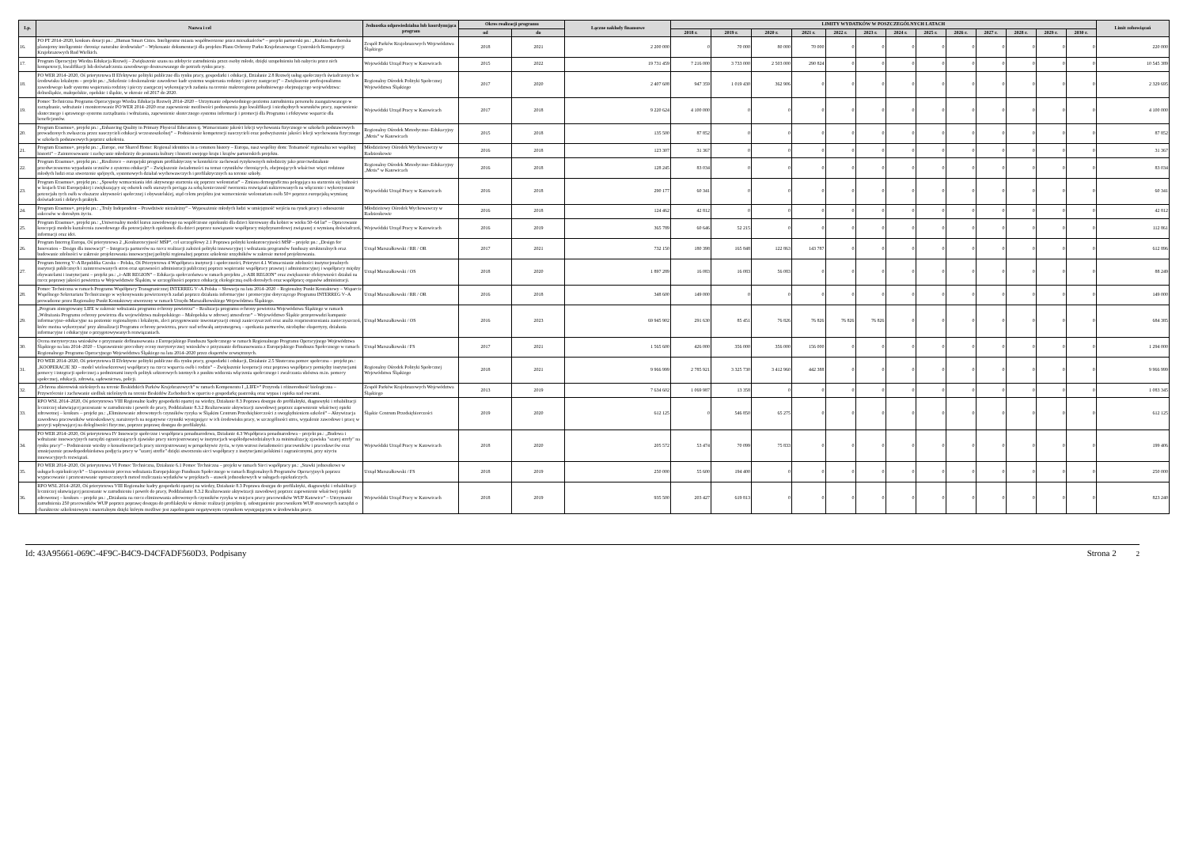| Lp. | Nazwa i cel | Jednostka odpowiedzialna lub koordynująca program | Okres realizacji programu | | Łączne nakłady finansowe | LIMITY WYDATKÓW W POSZCZEGÓLNYCH LATACH | | | | | | | | | | | | | Limit zobowiązań |
| --- | --- | --- | --- | --- | --- | --- | --- | --- | --- | --- | --- | --- | --- | --- | --- | --- | --- | --- | --- |
| | | | od | do | | 2018 r. | 2019 r. | 2020 r. | 2021 r. | 2022 r. | 2023 r. | 2024 r. | 2025 r. | 2026 r. | 2027 r. | 2028 r. | 2029 r. | 2030 r. | |
| 16. | PO PT 2014–2020, konkurs dotacji pn.: „Human Smart Cities. Inteligentne miasta współtworzone przez mieszkańców” – projekt partnerski pn.: „Kuźnia Raciborska planujemy inteligentnie chroniąc naturalne środowisko” – Wykonanie dokumentacji dla projektu Planu Ochrony Parku Krajobrazowego Cysterskich Kompozycji Krajobrazowych Rud Wielkich. | Zespół Parków Krajobrazowych Województwa Śląskiego | 2018 | 2021 | 2 200 000 | 0 | 70 000 | 80 000 | 70 000 | 0 | 0 | 0 | 0 | 0 | 0 | 0 | 0 | 0 | 220 000 |
| 17. | Program Operacyjny Wiedza Edukacja Rozwój – Zwiększenie szans na zdobycie zatrudnienia przez osoby młode, dzięki uzupełnieniu lub nabyciu przez nich kompetencji, kwalifikacji lub doświadczenia zawodowego dostosowanego do potrzeb rynku pracy. | Wojewódzki Urząd Pracy w Katowicach | 2015 | 2022 | 19 731 459 | 7 216 000 | 3 733 000 | 2 503 000 | 290 824 | 0 | 0 | 0 | 0 | 0 | 0 | 0 | 0 | 0 | 10 545 389 |
| 18. | PO WER 2014–2020, Oś priorytetowa II Efektywne polityki publiczne dla rynku pracy, gospodarki i edukacji, Działanie 2.8 Rozwój usług społecznych świadczonych w środowisku lokalnym – projekt pn.: „Szkolenie i doskonalenie zawodowe kadr systemu wspierania rodziny i pieczy zastępczej” – Zwiększenie profesjonalizmu zawodowego kadr systemu wspierania rodziny i pieczy zastępczej wykonujących zadania na terenie makroregionu południowego obejmującego województwa: dolnośląskie, małopolskie, opolskie i śląskie, w okresie od 2017 do 2020. | Regionalny Ośrodek Polityki Społecznej Województwa Śląskiego | 2017 | 2020 | 2 407 608 | 947 359 | 1 019 430 | 362 906 | 0 | 0 | 0 | 0 | 0 | 0 | 0 | 0 | 0 | 0 | 2 329 695 |
| 19. | Pomoc Techniczna Programu Operacyjnego Wiedza Edukacja Rozwój 2014–2020 – Utrzymanie odpowiedniego poziomu zatrudnienia personelu zaangażowanego w zarządzanie, wdrażanie i monitorowanie PO WER 2014–2020 oraz zapewnienie możliwości podnoszenia jego kwalifikacji i niezbędnych warunków pracy, zapewnienie skutecznego i sprawnego systemu zarządzania i wdrażania, zapewnienie skutecznego systemu informacji i promocji dla Programu i efektywne wsparcie dla beneficjentów. | Wojewódzki Urząd Pracy w Katowicach | 2017 | 2018 | 9 220 624 | 4 100 000 | 0 | 0 | 0 | 0 | 0 | 0 | 0 | 0 | 0 | 0 | 0 | 0 | 4 100 000 |
| 20. | Program Erasmus+, projekt pn.: „Enhancing Quality in Primary Physical Education tj. Wzmacnianie jakości lekcji wychowania fizycznego w szkołach podstawowych prowadzonych zwłaszcza przez nauczycieli edukacji wczesnoszkolnej” – Podniesienie kompetencji nauczycieli oraz podwyższenie jakości lekcji wychowania fizycznego w szkołach podstawowych poprzez szkolenia. | Regionalny Ośrodek Metodyczno–Edukacyjny „Metis” w Katowicach | 2015 | 2018 | 135 500 | 87 852 | 0 | 0 | 0 | 0 | 0 | 0 | 0 | 0 | 0 | 0 | 0 | 0 | 87 852 |
| 21. | Program Erasmus+, projekt pn.: „Europe, our Shared Home: Regional identities in a common history – Europa, nasz wspólny dom: Tożsamość regionalna we wspólnej historii” – Zainteresowanie i zachęcanie młodzieży do poznania kultury i historii swojego kraju i krajów partnerskich projektu. | Młodzieżowy Ośrodek Wychowawczy w Radzionkowie | 2016 | 2018 | 123 307 | 31 367 | 0 | 0 | 0 | 0 | 0 | 0 | 0 | 0 | 0 | 0 | 0 | 0 | 31 367 |
| 22. | Program Erasmus+, projekt pn.: „Resilience – europejski program profilaktyczny w kontekście zachowań ryzykownych młodzieży jako przeciwdziałanie przedwczesnemu wypadaniu uczniów z systemu edukacji” – Zwiększenie świadomości na temat czynników chroniących, obejmujących właściwe więzi rodzinne młodych ludzi oraz stworzenie spójnych, systemowych działań wychowawczych i profilaktycznych na terenie szkoły. | Regionalny Ośrodek Metodyczno–Edukacyjny „Metis” w Katowicach | 2016 | 2018 | 128 245 | 83 034 | 0 | 0 | 0 | 0 | 0 | 0 | 0 | 0 | 0 | 0 | 0 | 0 | 83 034 |
| 23. | Program Erasmus+, projekt pn.: „Sposoby wzmacniania idei aktywnego starzenia się poprzez wolontariat” – Zmiana demograficzna polegająca na starzeniu się ludności w krajach Unii Europejskiej i zwiększający się odsetek osób starszych pociąga za sobą konieczność tworzenia rozwiązań nakierowanych na włączenie i wykorzystanie potencjału tych osób w obszarze aktywności społecznej i obywatelskiej, stąd celem projektu jest wzmocnienie wolontariatu osób 50+ poprzez europejską wymianę doświadczeń i dobrych praktyk. | Wojewódzki Urząd Pracy w Katowicach | 2016 | 2018 | 290 177 | 60 341 | 0 | 0 | 0 | 0 | 0 | 0 | 0 | 0 | 0 | 0 | 0 | 0 | 60 341 |
| 24. | Program Erasmus+, projekt pn.: „Truly Independent – Prawdziwie niezależny” – Wyposażenie młodych ludzi w umiejętność wejścia na rynek pracy i odnoszenie sukcesów w dorosłym życiu. | Młodzieżowy Ośrodek Wychowawczy w Radzionkowie | 2016 | 2018 | 124 462 | 42 812 | 0 | 0 | 0 | 0 | 0 | 0 | 0 | 0 | 0 | 0 | 0 | 0 | 42 812 |
| 25. | Program Erasmus+, projekt pn.: „Uniwersalny model kursu zawodowego na współczesne opiekunki dla dzieci kierowany dla kobiet w wieku 50–64 lat” – Opracowanie koncepcji modelu kształcenia zawodowego dla potencjalnych opiekunek dla dzieci poprzez nawiązanie współpracy międzynarodowej związanej z wymianą doświadczeń, informacji oraz idei. | Wojewódzki Urząd Pracy w Katowicach | 2016 | 2019 | 365 789 | 60 646 | 52 215 | 0 | 0 | 0 | 0 | 0 | 0 | 0 | 0 | 0 | 0 | 0 | 112 861 |
| 26. | Program Interreg Europa, Oś priorytetowa 2 „Konkurencyjność MŚP”, cel szczegółowy 2.1 Poprawa polityki konkurencyjności MŚP – projekt pn.: „Design for Innovation – Design dla innowacji” – Integracja partnerów na rzecz realizacji założeń polityki innowacyjnej i wdrażania programów funduszy strukturalnych oraz budowanie zdolności w zakresie projektowania innowacyjnej polityki regionalnej poprzez szkolenie urzędników w zakresie metod projektowania. | Urząd Marszałkowski / RR / OR | 2017 | 2021 | 732 150 | 180 398 | 165 848 | 122 863 | 143 787 | 0 | 0 | 0 | 0 | 0 | 0 | 0 | 0 | 0 | 612 896 |
| 27. | Program Interreg V–A Republika Czeska – Polska, Oś Priorytetowa 4 Współpraca instytucji i społeczności, Priorytet 4.1 Wzmacnianie zdolności instytucjonalnych instytucji publicznych i zainteresowanych stron oraz sprawności administracji publicznej poprzez wspieranie współpracy prawnej i administracyjnej i współpracy między obywatelami i instytucjami – projekt pn.: „i–AIR REGION” – Edukacja społeczeństwa w ramach projektu „i–AIR REGION” oraz zwiększenie efektywności działań na rzecz poprawy jakości powietrza w Województwie Śląskim, w szczególności poprzez edukację ekologiczną osób dorosłych oraz współpracę organów administracji. | Urząd Marszałkowski / OS | 2018 | 2020 | 1 897 289 | 16 083 | 16 083 | 56 083 | 0 | 0 | 0 | 0 | 0 | 0 | 0 | 0 | 0 | 0 | 88 249 |
| 28. | Pomoc Techniczna w ramach Programu Współpracy Transgranicznej INTERREG V–A Polska – Słowacja na lata 2014–2020 – Regionalny Punkt Kontaktowy – Wsparcie Wspólnego Sekretariatu Technicznego w wykonywaniu powierzonych zadań poprzez działania informacyjne i promocyjne dotyczącego Programu INTERREG V–A prowadzone przez Regionalny Punkt Kontaktowy stworzony w ramach Urzędu Marszałkowskiego Województwa Śląskiego. | Urząd Marszałkowski / RR / OR | 2016 | 2018 | 348 600 | 149 000 | 0 | 0 | 0 | 0 | 0 | 0 | 0 | 0 | 0 | 0 | 0 | 0 | 149 000 |
| 29. | „Program zintegrowany LIFE w zakresie wdrażania programu ochrony powietrza” – Realizacja programu ochrony powietrza Województwa Śląskiego w ramach „Wdrażania Programu ochrony powietrza dla województwa małopolskiego – Małopolska w zdrowej atmosferze” – Województwo Śląskie przeprowadzi kampanie informacyjno–edukacyjne na poziomie regionalnym i lokalnym, zleci przygotowanie inwentaryzacji emisji zanieczyszczeń oraz analiz rozprzestrzeniania zanieczyszczeń, które można wykorzystać przy aktualizacji Programu ochrony powietrza, prace nad uchwałą antysmogową – spotkania partnerów, niezbędne ekspertyzy, działania informacyjne i edukacyjne o przygotowywanych rozwiązaniach. | Urząd Marszałkowski / OS | 2016 | 2023 | 69 945 902 | 291 630 | 85 451 | 76 826 | 76 826 | 76 826 | 76 826 | 0 | 0 | 0 | 0 | 0 | 0 | 0 | 684 385 |
| 30. | Ocena merytoryczna wniosków o przyznanie dofinansowania z Europejskiego Funduszu Społecznego w ramach Regionalnego Programu Operacyjnego Województwa Śląskiego na lata 2014–2020 – Usprawnienie procedury oceny merytorycznej wniosków o przyznanie dofinansowania z Europejskiego Funduszu Społecznego w ramach Regionalnego Programu Operacyjnego Województwa Śląskiego na lata 2014–2020 przez ekspertów zewnętrznych. | Urząd Marszałkowski / FS | 2017 | 2021 | 1 565 600 | 426 000 | 356 000 | 356 000 | 156 000 | 0 | 0 | 0 | 0 | 0 | 0 | 0 | 0 | 0 | 1 294 000 |
| 31. | PO WER 2014–2020, Oś priorytetowa II Efektywne polityki publiczne dla rynku pracy, gospodarki i edukacji, Działanie 2.5 Skuteczna pomoc społeczna – projekt pn.: „KOOPERACJE 3D – model wielosektorowej współpracy na rzecz wsparcia osób i rodzin” – Zwiększenie kooperacji oraz poprawa współpracy pomiędzy instytucjami pomocy i integracji społecznej a podmiotami innych polityk sektorowych istotnych z punktu widzenia włączenia społecznego i zwalczania ubóstwa m.in. pomocy społecznej, edukacji, zdrowia, sądownictwa, policji. | Regionalny Ośrodek Polityki Społecznej Województwa Śląskiego | 2018 | 2021 | 9 966 999 | 2 785 921 | 3 325 730 | 3 412 960 | 442 388 | 0 | 0 | 0 | 0 | 0 | 0 | 0 | 0 | 0 | 9 966 999 |
| 32. | „Ochrona zbiorowisk nieleśnych na terenie Beskidzkich Parków Krajobrazowych” w ramach Komponentu I „LIFE+” Przyroda i różnorodność biologiczna – Przywrócenie i zachowanie siedlisk nieleśnych na terenie Beskidów Zachodnich w oparciu o gospodarkę pasterską oraz wypas i opieka nad owcami. | Zespół Parków Krajobrazowych Województwa Śląskiego | 2013 | 2019 | 7 634 602 | 1 069 987 | 13 358 | 0 | 0 | 0 | 0 | 0 | 0 | 0 | 0 | 0 | 0 | 0 | 1 083 345 |
| 33. | RPO WSL 2014–2020, Oś priorytetowa VIII Regionalne kadry gospodarki opartej na wiedzy, Działanie 8.3 Poprawa dostępu do profilaktyki, diagnostyki i rehabilitacji leczniczej ułatwiającej pozostanie w zatrudnieniu i powrót do pracy, Poddziałanie 8.3.2 Realizowanie aktywizacji zawodowej poprzez zapewnienie właściwej opieki zdrowotnej – konkurs – projekt pn.: „Eliminowanie zdrowotnych czynników ryzyka w Śląskim Centrum Przedsiębiorczości z uwzględnieniem szkoleń” – Aktywizacja zawodowa pracowników wnioskodawcy, narażonych na negatywne czynniki występujące w ich środowisku pracy, w szczególności stres, wypalenie zawodowe i pracę w pozycji wpływającej na dolegliwości fizyczne, poprzez poprawę dostępu do profilaktyki. | Śląskie Centrum Przedsiębiorczości | 2019 | 2020 | 612 125 | 0 | 546 850 | 65 275 | 0 | 0 | 0 | 0 | 0 | 0 | 0 | 0 | 0 | 0 | 612 125 |
| 34. | PO WER 2014–2020, Oś priorytetowa IV Innowacje społeczne i współpraca ponadnarodowa, Działanie 4.3 Współpraca ponadnarodowa – projekt pn.: „Budowa i wdrażanie innowacyjnych narzędzi ograniczających zjawisko pracy nierejestrowanej w instytucjach współodpowiedzialnych za minimalizację zjawiska "szarej strefy" na rynku pracy” – Podniesienie wiedzy o konsekwencjach pracy nierejestrowanej w perspektywie życia, w tym wzrost świadomości pracowników i pracodawców oraz zmniejszenie prawdopodobieństwa podjęcia pracy w "szarej strefie" dzięki stworzeniu sieci współpracy z instytucjami polskimi i zagranicznymi, przy użyciu innowacyjnych rozwiązań. | Wojewódzki Urząd Pracy w Katowicach | 2018 | 2020 | 205 572 | 53 474 | 70 099 | 75 833 | 0 | 0 | 0 | 0 | 0 | 0 | 0 | 0 | 0 | 0 | 199 406 |
| 35. | PO WER 2014–2020, Oś priorytetowa VI Pomoc Techniczna, Działanie 6.1 Pomoc Techniczna – projekt w ramach Sieci współpracy pn.: „Stawki jednostkowe w usługach opiekuńczych” – Usprawnienie procesu wdrażania Europejskiego Funduszu Społecznego w ramach Regionalnych Programów Operacyjnych poprzez wypracowanie i przetestowanie uproszczonych metod rozliczania wydatków w projektach – stawek jednostkowych w usługach opiekuńczych. | Urząd Marszałkowski / FS | 2018 | 2019 | 250 000 | 55 600 | 194 400 | 0 | 0 | 0 | 0 | 0 | 0 | 0 | 0 | 0 | 0 | 0 | 250 000 |
| 36. | RPO WSL 2014–2020, Oś priorytetowa VIII Regionalne kadry gospodarki opartej na wiedzy, Działanie 8.3 Poprawa dostępu do profilaktyki, diagnostyki i rehabilitacji leczniczej ułatwiającej pozostanie w zatrudnieniu i powrót do pracy, Poddziałanie 8.3.2 Realizowanie aktywizacji zawodowej poprzez zapewnienie właściwej opieki zdrowotnej – konkurs – projekt pn.: „Działania na rzecz eliminowania zdrowotnych czynników ryzyka w miejscu pracy pracowników WUP Katowice” – Utrzymanie zatrudnienia 250 pracowników WUP poprzez poprawę dostępu do profilaktyki w okresie realizacji projektu tj. udostępnienie pracownikom WUP stosownych narzędzi o charakterze szkoleniowym i materialnym dzięki którym możliwe jest zapobieganie negatywnym czynnikom występującym w środowisku pracy. | Wojewódzki Urząd Pracy w Katowicach | 2018 | 2019 | 935 500 | 203 427 | 619 813 | 0 | 0 | 0 | 0 | 0 | 0 | 0 | 0 | 0 | 0 | 0 | 823 240 |
Id: 43A95661-069C-4F9C-B4C9-D4CFADF560D3. Podpisany Strona 2 2